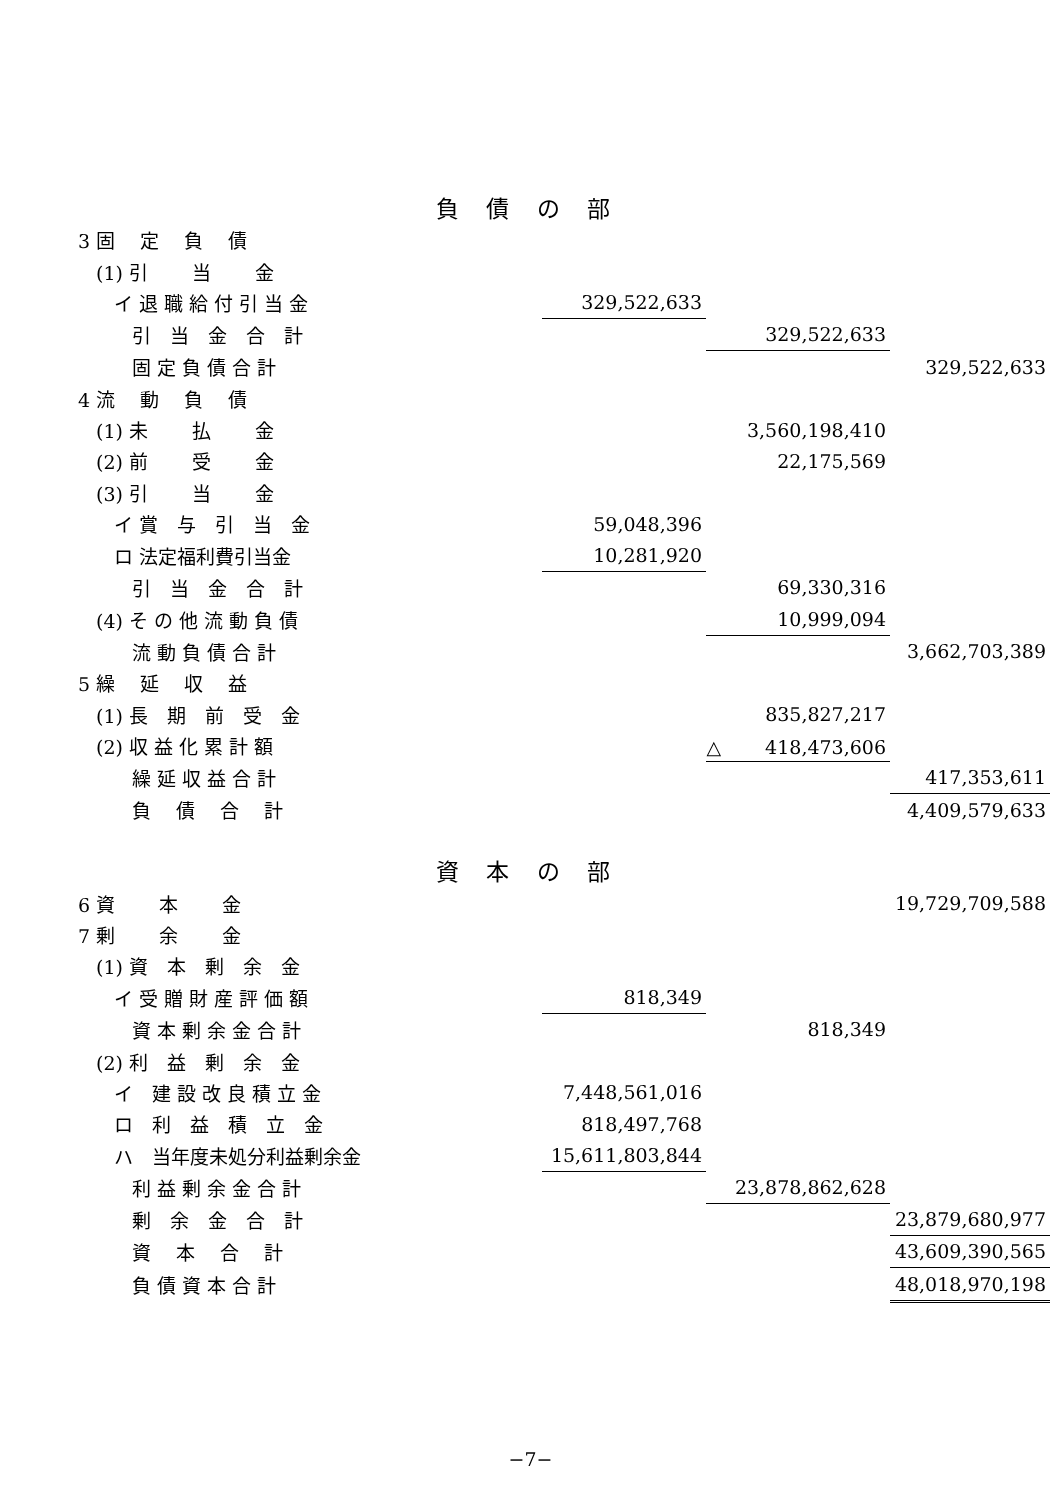負 債 の 部
| 3 固 定 負 債 | | | |
| (1) 引 当 金 | | | |
| イ 退 職 給 付 引 当 金 | 329,522,633 | | |
| 引 当 金 合 計 | | 329,522,633 | |
| 固 定 負 債 合 計 | | | 329,522,633 |
| 4 流 動 負 債 | | | |
| (1) 未 払 金 | | 3,560,198,410 | |
| (2) 前 受 金 | | 22,175,569 | |
| (3) 引 当 金 | | | |
| イ 賞 与 引 当 金 | 59,048,396 | | |
| ロ 法定福利費引当金 | 10,281,920 | | |
| 引 当 金 合 計 | | 69,330,316 | |
| (4) そ の 他 流 動 負 債 | | 10,999,094 | |
| 流 動 負 債 合 計 | | | 3,662,703,389 |
| 5 繰 延 収 益 | | | |
| (1) 長 期 前 受 金 | | 835,827,217 | |
| (2) 収 益 化 累 計 額 | | △ 418,473,606 | |
| 繰 延 収 益 合 計 | | | 417,353,611 |
| 負 債 合 計 | | | 4,409,579,633 |
資 本 の 部
| 6 資 本 金 | | | 19,729,709,588 |
| 7 剰 余 金 | | | |
| (1) 資 本 剰 余 金 | | | |
| イ 受 贈 財 産 評 価 額 | 818,349 | | |
| 資 本 剰 余 金 合 計 | | 818,349 | |
| (2) 利 益 剰 余 金 | | | |
| イ 建 設 改 良 積 立 金 | 7,448,561,016 | | |
| ロ 利 益 積 立 金 | 818,497,768 | | |
| ハ 当年度未処分利益剰余金 | 15,611,803,844 | | |
| 利 益 剰 余 金 合 計 | | 23,878,862,628 | |
| 剰 余 金 合 計 | | | 23,879,680,977 |
| 資 本 合 計 | | | 43,609,390,565 |
| 負 債 資 本 合 計 | | | 48,018,970,198 |
−7−